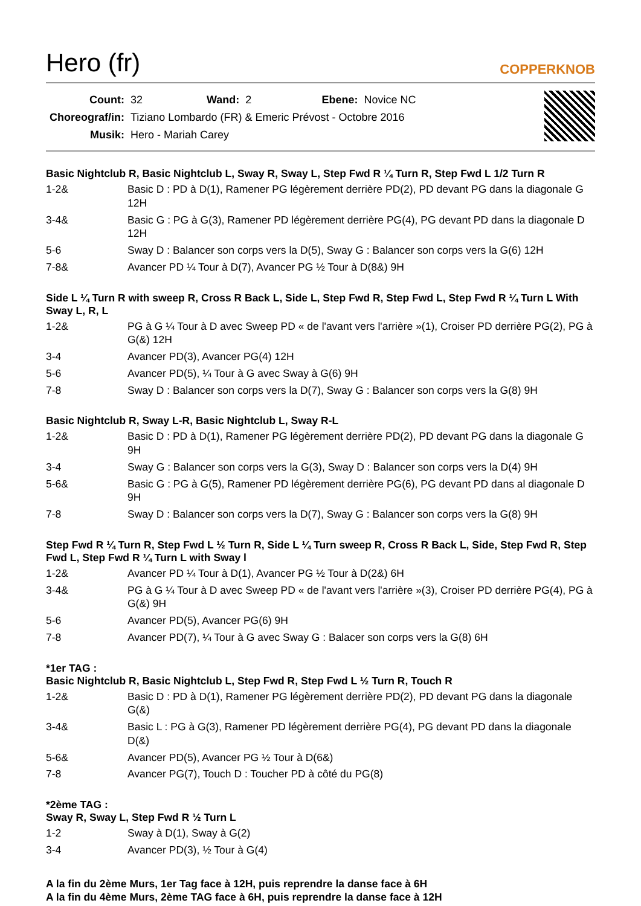Hero (fr)
COPPERKNOB
| Count: | 32 | Wand: | 2 | Ebene: | Novice NC |
| Choreograf/in: | Tiziano Lombardo (FR) & Emeric Prévost - Octobre 2016 | | | | |
| Musik: | Hero - Mariah Carey | | | | |
Basic Nightclub R, Basic Nightclub L, Sway R, Sway L, Step Fwd R ¼ Turn R, Step Fwd L 1/2 Turn R
| 1-2& | Basic D : PD à D(1), Ramener PG légèrement derrière PD(2), PD devant PG dans la diagonale G 12H |
| 3-4& | Basic G : PG à G(3), Ramener PD légèrement derrière PG(4), PG devant PD dans la diagonale D 12H |
| 5-6 | Sway D : Balancer son corps vers la D(5), Sway G : Balancer son corps vers la G(6) 12H |
| 7-8& | Avancer PD ¼ Tour à D(7), Avancer PG ½ Tour à D(8&) 9H |
Side L ¼ Turn R with sweep R, Cross R Back L, Side L, Step Fwd R, Step Fwd L, Step Fwd R ¼ Turn L With Sway L, R, L
| 1-2& | PG à G ¼ Tour à D avec Sweep PD « de l'avant vers l'arrière »(1), Croiser PD derrière PG(2), PG à G(&) 12H |
| 3-4 | Avancer PD(3), Avancer PG(4) 12H |
| 5-6 | Avancer PD(5), ¼ Tour à G avec Sway à G(6) 9H |
| 7-8 | Sway D : Balancer son corps vers la D(7), Sway G : Balancer son corps vers la G(8) 9H |
Basic Nightclub R, Sway L-R, Basic Nightclub L, Sway R-L
| 1-2& | Basic D : PD à D(1), Ramener PG légèrement derrière PD(2), PD devant PG dans la diagonale G 9H |
| 3-4 | Sway G : Balancer son corps vers la G(3), Sway D : Balancer son corps vers la D(4) 9H |
| 5-6& | Basic G : PG à G(5), Ramener PD légèrement derrière PG(6), PG devant PD dans al diagonale D 9H |
| 7-8 | Sway D : Balancer son corps vers la D(7), Sway G : Balancer son corps vers la G(8) 9H |
Step Fwd R ¼ Turn R, Step Fwd L ½ Turn R, Side L ¼ Turn sweep R, Cross R Back L, Side, Step Fwd R, Step Fwd L, Step Fwd R ¼ Turn L with Sway l
| 1-2& | Avancer PD ¼ Tour à D(1), Avancer PG ½ Tour à D(2&) 6H |
| 3-4& | PG à G ¼ Tour à D avec Sweep PD « de l'avant vers l'arrière »(3), Croiser PD derrière PG(4), PG à G(&) 9H |
| 5-6 | Avancer PD(5), Avancer PG(6) 9H |
| 7-8 | Avancer PD(7), ¼ Tour à G avec Sway G : Balacer son corps vers la G(8) 6H |
*1er TAG :
Basic Nightclub R, Basic Nightclub L, Step Fwd R, Step Fwd L ½ Turn R, Touch R
| 1-2& | Basic D : PD à D(1), Ramener PG légèrement derrière PD(2), PD devant PG dans la diagonale G(&) |
| 3-4& | Basic L : PG à G(3), Ramener PD légèrement derrière PG(4), PG devant PD dans la diagonale D(&) |
| 5-6& | Avancer PD(5), Avancer PG ½ Tour à D(6&) |
| 7-8 | Avancer PG(7), Touch D : Toucher PD à côté du PG(8) |
*2ème TAG :
Sway R, Sway L, Step Fwd R ½ Turn L
| 1-2 | Sway à D(1), Sway à G(2) |
| 3-4 | Avancer PD(3), ½ Tour à G(4) |
A la fin du 2ème Murs, 1er Tag face à 12H, puis reprendre la danse face à 6H
A la fin du 4ème Murs, 2ème TAG face à 6H, puis reprendre la danse face à 12H